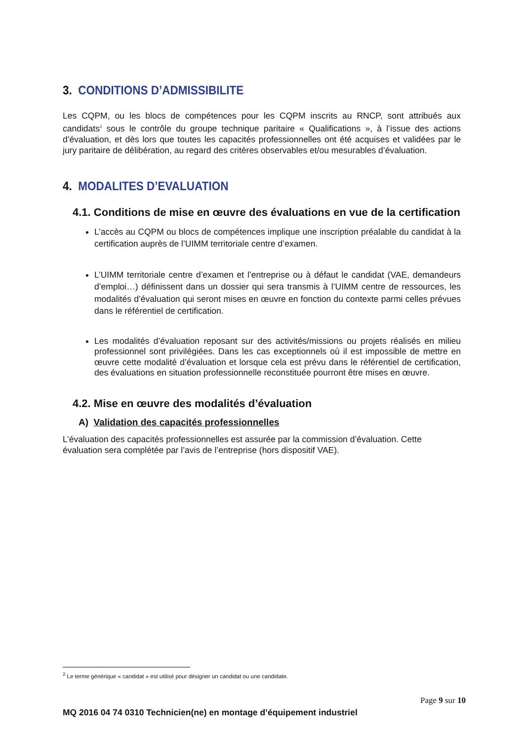3. CONDITIONS D’ADMISSIBILITE
Les CQPM, ou les blocs de compétences pour les CQPM inscrits au RNCP, sont attribués aux candidats<sup>2</sup> sous le contrôle du groupe technique paritaire « Qualifications », à l’issue des actions d’évaluation, et dès lors que toutes les capacités professionnelles ont été acquises et validées par le jury paritaire de délibération, au regard des critères observables et/ou mesurables d’évaluation.
4. MODALITES D’EVALUATION
4.1. Conditions de mise en œuvre des évaluations en vue de la certification
L’accès au CQPM ou blocs de compétences implique une inscription préalable du candidat à la certification auprès de l’UIMM territoriale centre d’examen.
L’UIMM territoriale centre d’examen et l’entreprise ou à défaut le candidat (VAE, demandeurs d’emploi…) définissent dans un dossier qui sera transmis à l’UIMM centre de ressources, les modalités d’évaluation qui seront mises en œuvre en fonction du contexte parmi celles prévues dans le référentiel de certification.
Les modalités d’évaluation reposant sur des activités/missions ou projets réalisés en milieu professionnel sont privilégiées. Dans les cas exceptionnels où il est impossible de mettre en œuvre cette modalité d’évaluation et lorsque cela est prévu dans le référentiel de certification, des évaluations en situation professionnelle reconstituée pourront être mises en œuvre.
4.2. Mise en œuvre des modalités d’évaluation
A) Validation des capacités professionnelles
L’évaluation des capacités professionnelles est assurée par la commission d’évaluation. Cette évaluation sera complétée par l’avis de l’entreprise (hors dispositif VAE).
<sup>2</sup> Le terme générique « candidat » est utilisé pour désigner un candidat ou une candidate.
Page 9 sur 10
MQ 2016 04 74 0310 Technicien(ne) en montage d’équipement industriel